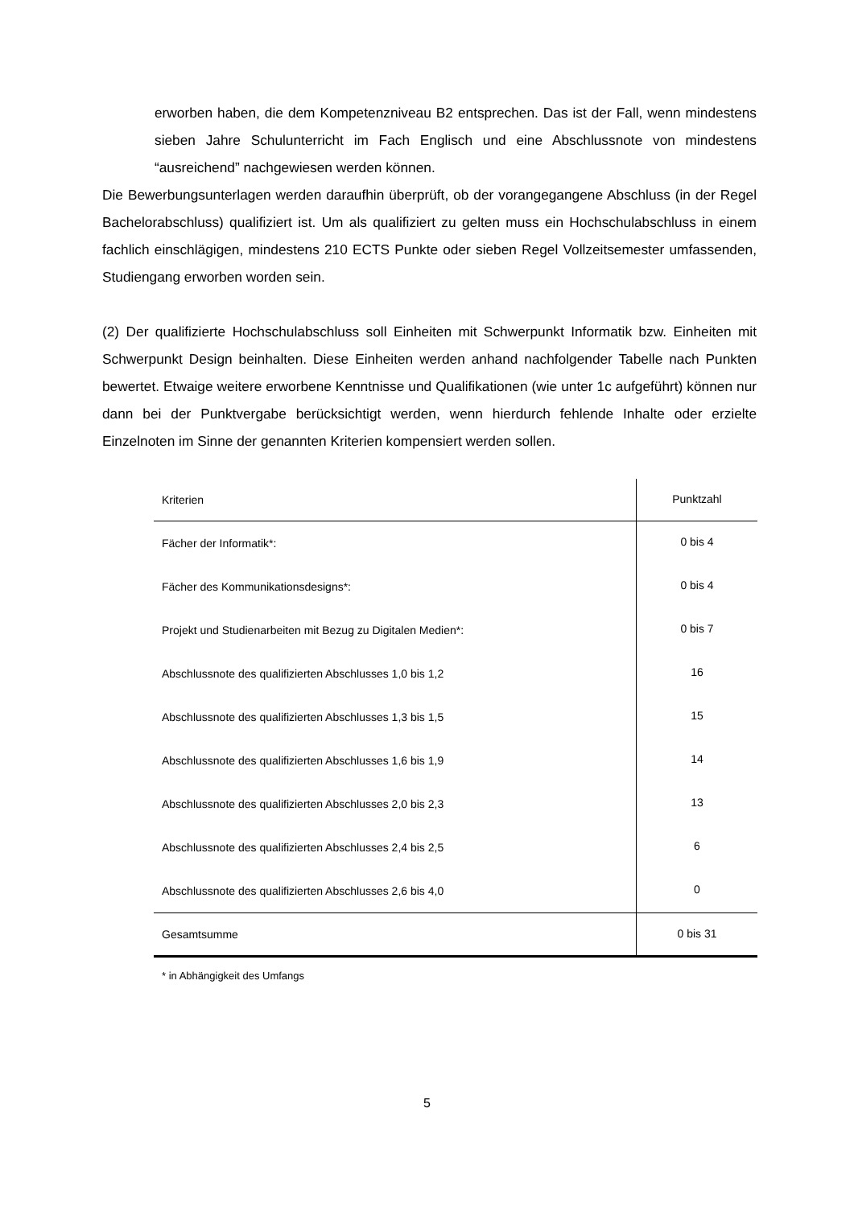erworben haben, die dem Kompetenzniveau B2 entsprechen. Das ist der Fall, wenn mindestens sieben Jahre Schulunterricht im Fach Englisch und eine Abschlussnote von mindestens “ausreichend” nachgewiesen werden können.
Die Bewerbungsunterlagen werden daraufhin überprüft, ob der vorangegangene Abschluss (in der Regel Bachelorabschluss) qualifiziert ist. Um als qualifiziert zu gelten muss ein Hochschulabschluss in einem fachlich einschlägigen, mindestens 210 ECTS Punkte oder sieben Regel Vollzeitsemester umfassenden, Studiengang erworben worden sein.
(2) Der qualifizierte Hochschulabschluss soll Einheiten mit Schwerpunkt Informatik bzw. Einheiten mit Schwerpunkt Design beinhalten. Diese Einheiten werden anhand nachfolgender Tabelle nach Punkten bewertet. Etwaige weitere erworbene Kenntnisse und Qualifikationen (wie unter 1c aufgeführt) können nur dann bei der Punktvergabe berücksichtigt werden, wenn hierdurch fehlende Inhalte oder erzielte Einzelnoten im Sinne der genannten Kriterien kompensiert werden sollen.
| Kriterien | Punktzahl |
| Fächer der Informatik*: | 0 bis 4 |
| Fächer des Kommunikationsdesigns*: | 0 bis 4 |
| Projekt und Studienarbeiten mit Bezug zu Digitalen Medien*: | 0 bis 7 |
| Abschlussnote des qualifizierten Abschlusses 1,0 bis 1,2 | 16 |
| Abschlussnote des qualifizierten Abschlusses 1,3 bis 1,5 | 15 |
| Abschlussnote des qualifizierten Abschlusses 1,6 bis 1,9 | 14 |
| Abschlussnote des qualifizierten Abschlusses 2,0 bis 2,3 | 13 |
| Abschlussnote des qualifizierten Abschlusses 2,4 bis 2,5 | 6 |
| Abschlussnote des qualifizierten Abschlusses 2,6 bis 4,0 | 0 |
| Gesamtsumme | 0 bis 31 |
* in Abhängigkeit des Umfangs
5